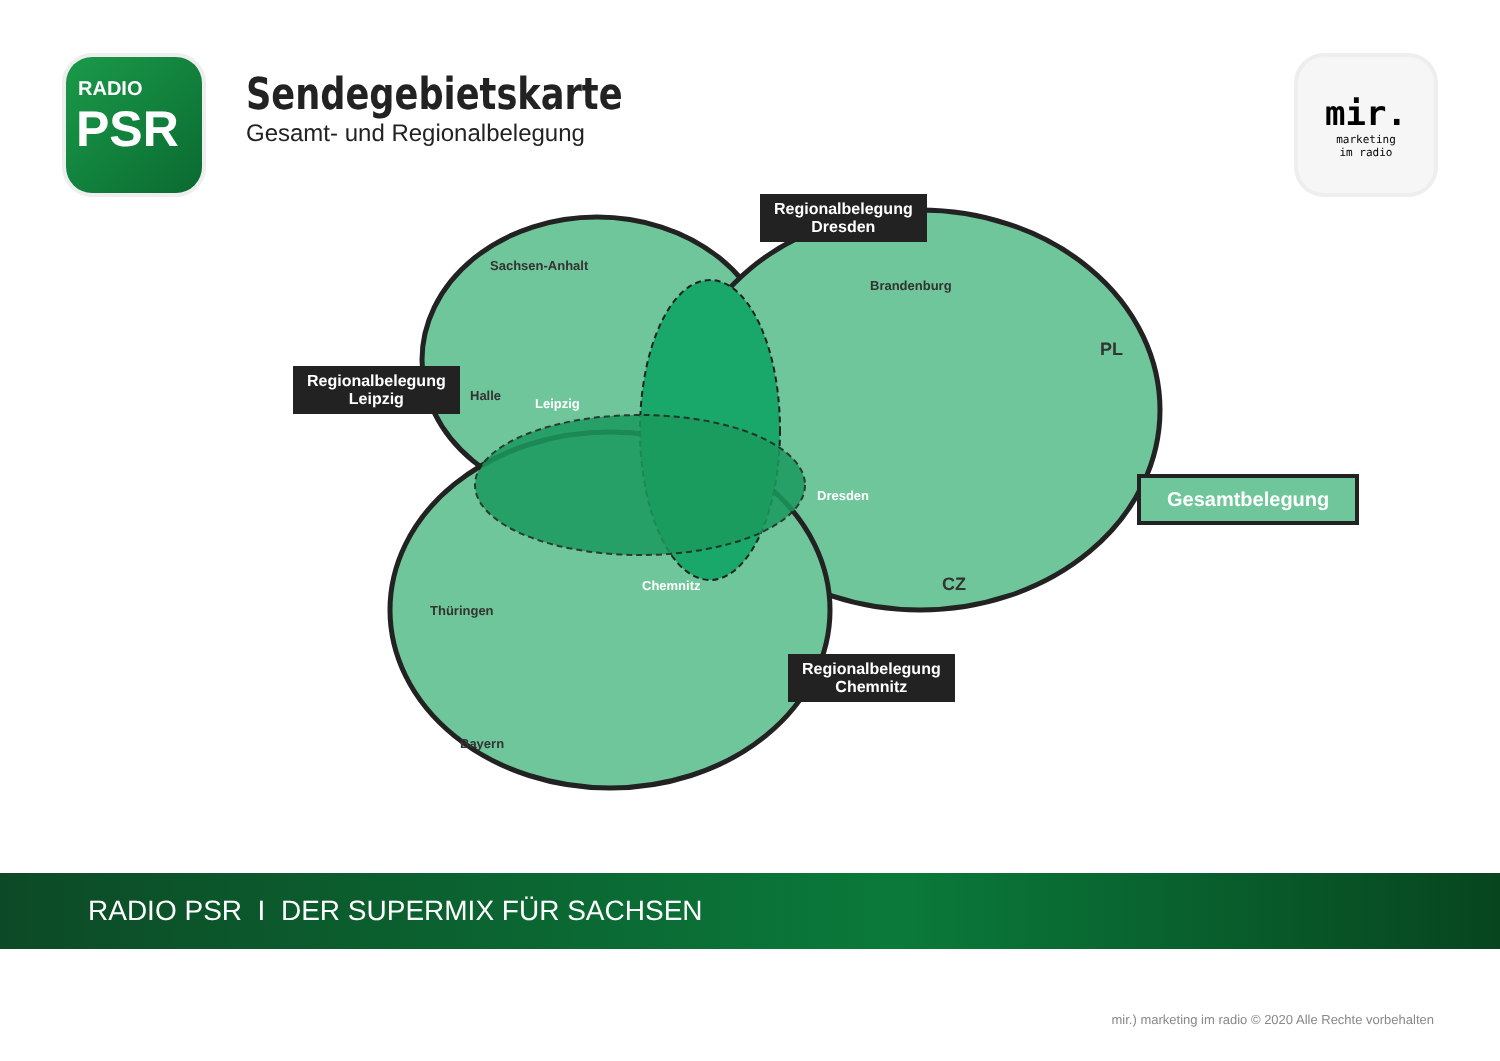RADIO
PSR
Sendegebietskarte
Gesamt- und Regionalbelegung
mir.
marketing
im radio
Sachsen-Anhalt
Brandenburg
Thüringen
Bayern
Leipzig
Dresden
Chemnitz
Halle
PL
CZ
Regionalbelegung
Leipzig
Regionalbelegung
Dresden
Regionalbelegung
Chemnitz
Gesamtbelegung
RADIO PSR I DER SUPERMIX FÜR SACHSEN
mir.) marketing im radio © 2020 Alle Rechte vorbehalten